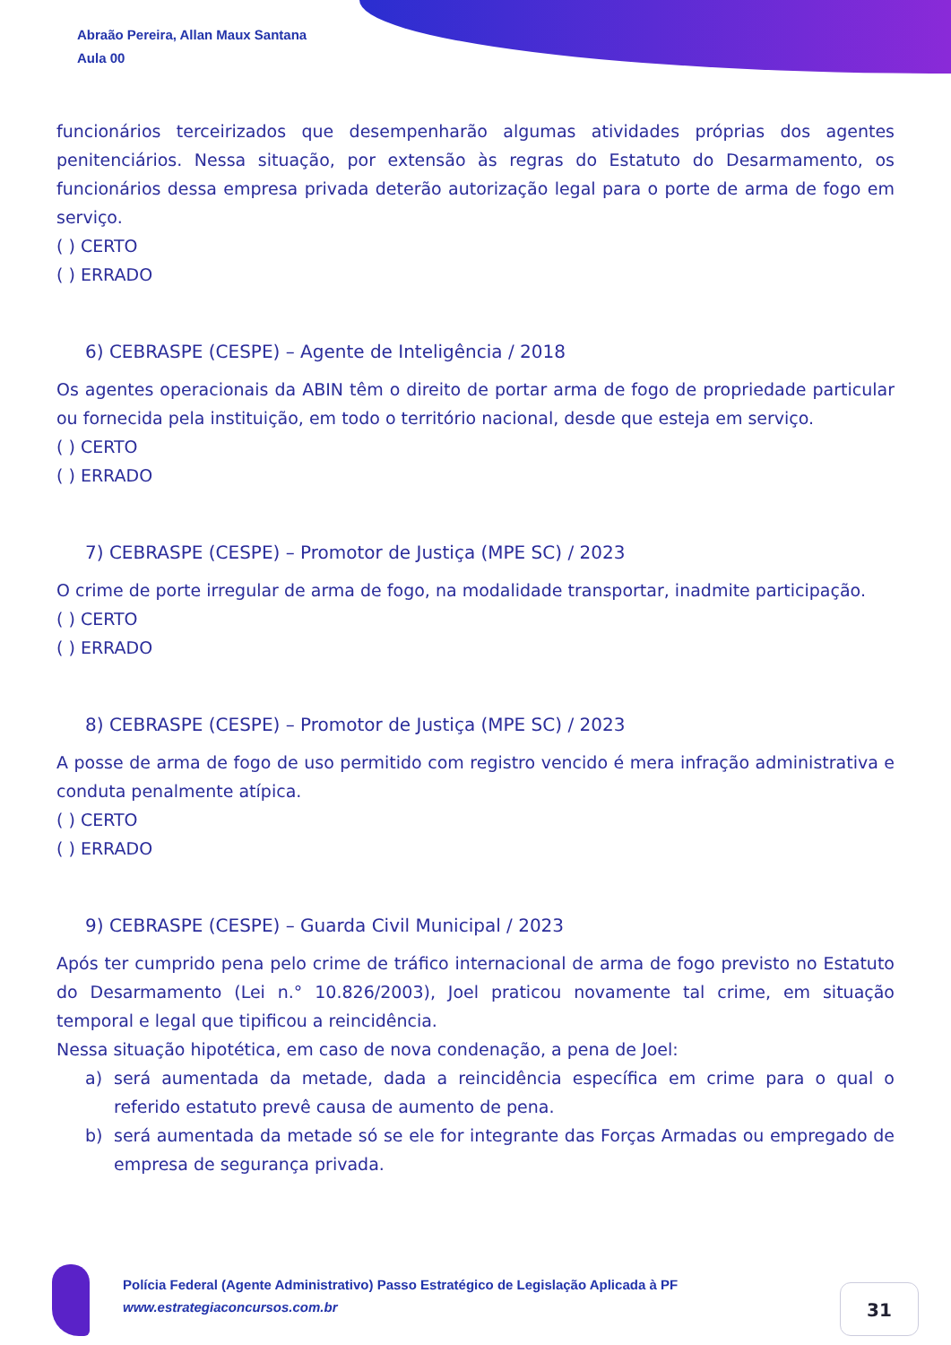Abraão Pereira, Allan Maux Santana
Aula 00
funcionários terceirizados que desempenharão algumas atividades próprias dos agentes penitenciários. Nessa situação, por extensão às regras do Estatuto do Desarmamento, os funcionários dessa empresa privada deterão autorização legal para o porte de arma de fogo em serviço.
( ) CERTO
( ) ERRADO
6) CEBRASPE (CESPE) – Agente de Inteligência / 2018
Os agentes operacionais da ABIN têm o direito de portar arma de fogo de propriedade particular ou fornecida pela instituição, em todo o território nacional, desde que esteja em serviço.
( ) CERTO
( ) ERRADO
7) CEBRASPE (CESPE) – Promotor de Justiça (MPE SC) / 2023
O crime de porte irregular de arma de fogo, na modalidade transportar, inadmite participação.
( ) CERTO
( ) ERRADO
8) CEBRASPE (CESPE) – Promotor de Justiça (MPE SC) / 2023
A posse de arma de fogo de uso permitido com registro vencido é mera infração administrativa e conduta penalmente atípica.
( ) CERTO
( ) ERRADO
9) CEBRASPE (CESPE) – Guarda Civil Municipal / 2023
Após ter cumprido pena pelo crime de tráfico internacional de arma de fogo previsto no Estatuto do Desarmamento (Lei n.° 10.826/2003), Joel praticou novamente tal crime, em situação temporal e legal que tipificou a reincidência.
Nessa situação hipotética, em caso de nova condenação, a pena de Joel:
a) será aumentada da metade, dada a reincidência específica em crime para o qual o referido estatuto prevê causa de aumento de pena.
b) será aumentada da metade só se ele for integrante das Forças Armadas ou empregado de empresa de segurança privada.
Polícia Federal (Agente Administrativo) Passo Estratégico de Legislação Aplicada à PF
www.estrategiaconcursos.com.br
31